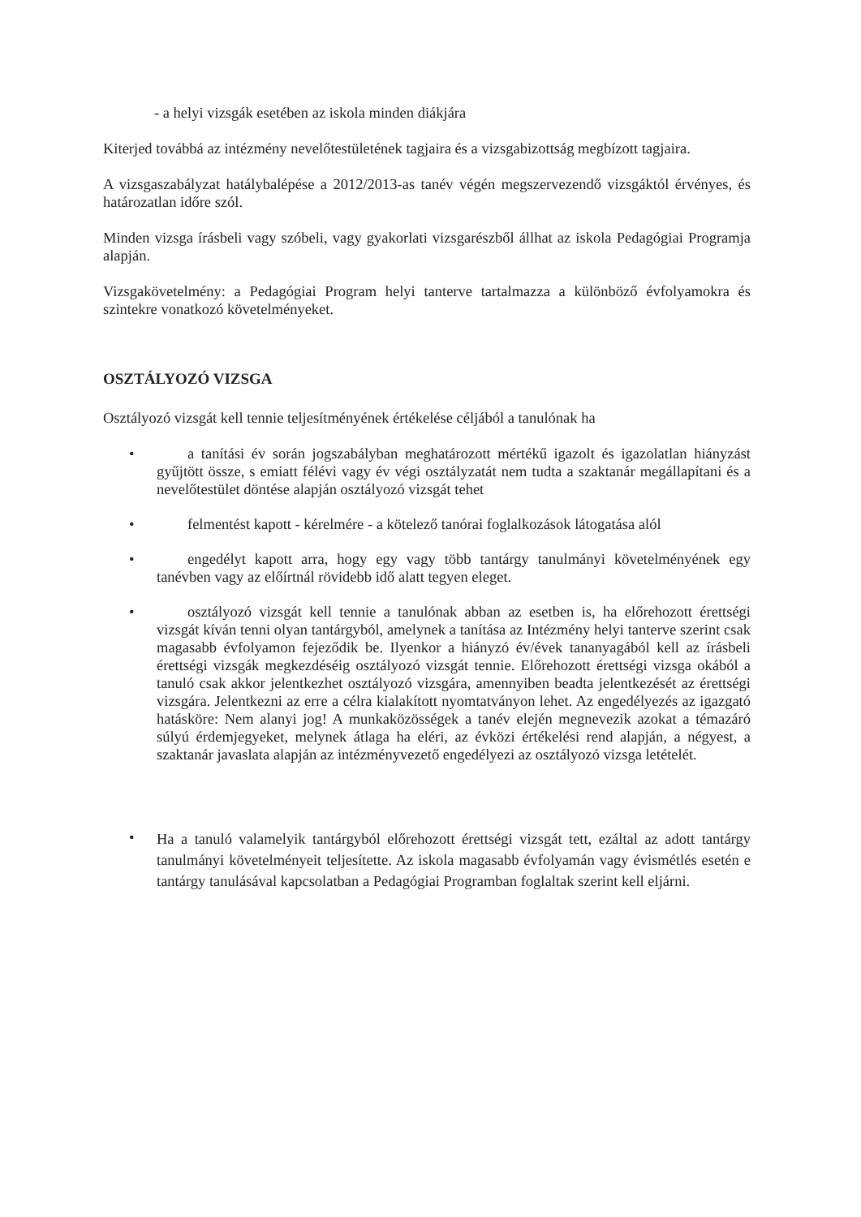- a helyi vizsgák esetében az iskola minden diákjára
Kiterjed továbbá az intézmény nevelőtestületének tagjaira és a vizsgabizottság megbízott tagjaira.
A vizsgaszabályzat hatálybalépése a 2012/2013-as tanév végén megszervezendő vizsgáktól érvényes, és határozatlan időre szól.
Minden vizsga írásbeli vagy szóbeli, vagy gyakorlati vizsgarészből állhat az iskola Pedagógiai Programja alapján.
Vizsgakövetelmény: a Pedagógiai Program helyi tanterve tartalmazza a különböző évfolyamokra és szintekre vonatkozó követelményeket.
OSZTÁLYOZÓ VIZSGA
Osztályozó vizsgát kell tennie teljesítményének értékelése céljából a tanulónak ha
• a tanítási év során jogszabályban meghatározott mértékű igazolt és igazolatlan hiányzást gyűjtött össze, s emiatt félévi vagy év végi osztályzatát nem tudta a szaktanár megállapítani és a nevelőtestület döntése alapján osztályozó vizsgát tehet
• felmentést kapott - kérelmére - a kötelező tanórai foglalkozások látogatása alól
• engedélyt kapott arra, hogy egy vagy több tantárgy tanulmányi követelményének egy tanévben vagy az előírtnál rövidebb idő alatt tegyen eleget.
• osztályozó vizsgát kell tennie a tanulónak abban az esetben is, ha előrehozott érettségi vizsgát kíván tenni olyan tantárgyból, amelynek a tanítása az Intézmény helyi tanterve szerint csak magasabb évfolyamon fejeződik be. Ilyenkor a hiányzó év/évek tananyagából kell az írásbeli érettségi vizsgák megkezdéséig osztályozó vizsgát tennie. Előrehozott érettségi vizsga okából a tanuló csak akkor jelentkezhet osztályozó vizsgára, amennyiben beadta jelentkezését az érettségi vizsgára. Jelentkezni az erre a célra kialakított nyomtatványon lehet. Az engedélyezés az igazgató hatásköre: Nem alanyi jog! A munkaközösségek a tanév elején megnevezik azokat a témazáró súlyú érdemjegyeket, melynek átlaga ha eléri, az évközi értékelési rend alapján, a négyest, a szaktanár javaslata alapján az intézményvezető engedélyezi az osztályozó vizsga letételét.
• Ha a tanuló valamelyik tantárgyból előrehozott érettségi vizsgát tett, ezáltal az adott tantárgy tanulmányi követelményeit teljesítette. Az iskola magasabb évfolyamán vagy évismétlés esetén e tantárgy tanulásával kapcsolatban a Pedagógiai Programban foglaltak szerint kell eljárni.